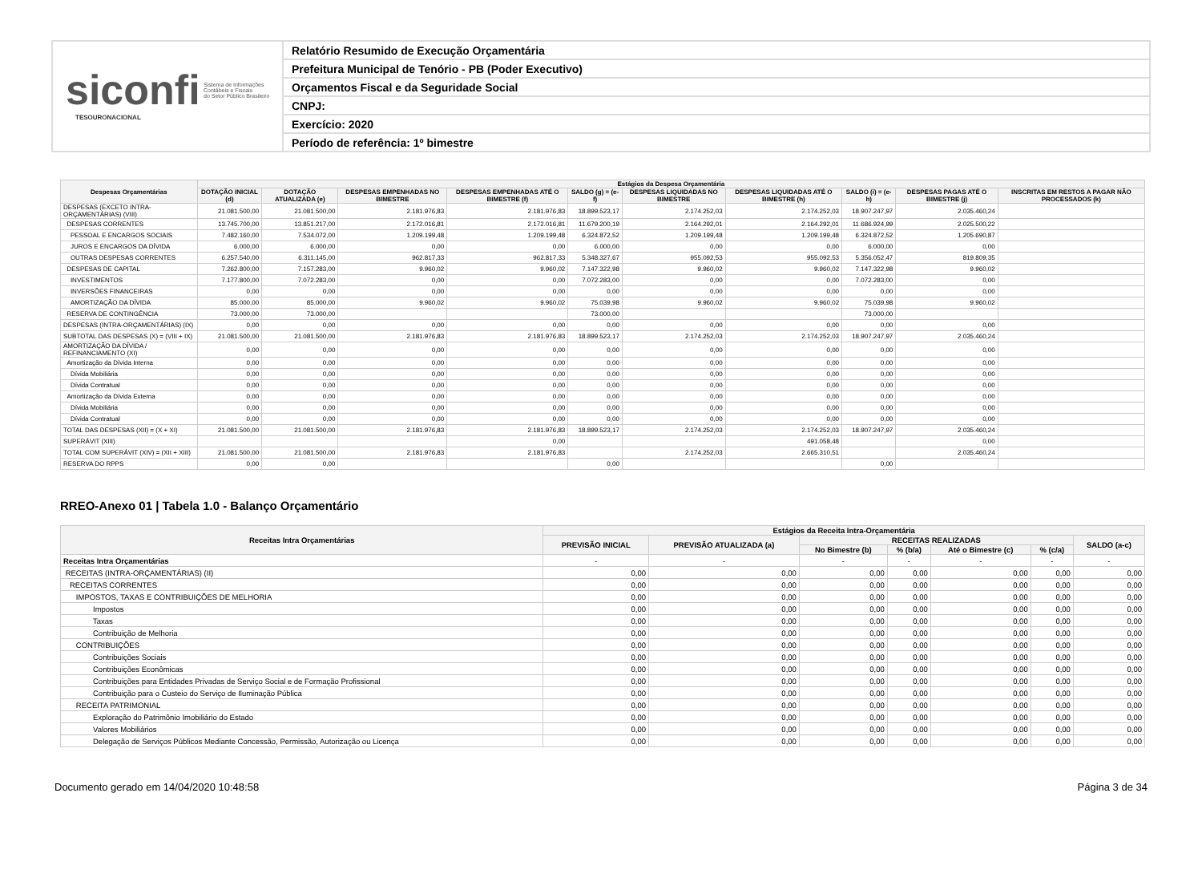siconfi Sistema de Informações
Contábeis e Fiscais
do Setor Público Brasileiro
TESOURONACIONAL
Relatório Resumido de Execução Orçamentária
Prefeitura Municipal de Tenório - PB (Poder Executivo)
Orçamentos Fiscal e da Seguridade Social
CNPJ:
Exercício: 2020
Período de referência: 1º bimestre
| Despesas Orçamentárias | Estágios da Despesa Orçamentária | | | | | | | | | |
| --- | --- | --- | --- | --- | --- | --- | --- | --- | --- | --- |
| | DOTAÇÃO INICIAL (d) | DOTAÇÃO ATUALIZADA (e) | DESPESAS EMPENHADAS NO BIMESTRE | DESPESAS EMPENHADAS ATÉ O BIMESTRE (f) | SALDO (g) = (e-f) | DESPESAS LIQUIDADAS NO BIMESTRE | DESPESAS LIQUIDADAS ATÉ O BIMESTRE (h) | SALDO (i) = (e-h) | DESPESAS PAGAS ATÉ O BIMESTRE (j) | INSCRITAS EM RESTOS A PAGAR NÃO PROCESSADOS (k) |
| DESPESAS (EXCETO INTRA-ORÇAMENTÁRIAS) (VIII) | 21.081.500,00 | 21.081.500,00 | 2.181.976,83 | 2.181.976,83 | 18.899.523,17 | 2.174.252,03 | 2.174.252,03 | 18.907.247,97 | 2.035.460,24 | |
| DESPESAS CORRENTES | 13.745.700,00 | 13.851.217,00 | 2.172.016,81 | 2.172.016,81 | 11.679.200,19 | 2.164.292,01 | 2.164.292,01 | 11.686.924,99 | 2.025.500,22 | |
| PESSOAL E ENCARGOS SOCIAIS | 7.482.160,00 | 7.534.072,00 | 1.209.199,48 | 1.209.199,48 | 6.324.872,52 | 1.209.199,48 | 1.209.199,48 | 6.324.872,52 | 1.205.690,87 | |
| JUROS E ENCARGOS DA DÍVIDA | 6.000,00 | 6.000,00 | 0,00 | 0,00 | 6.000,00 | 0,00 | 0,00 | 6.000,00 | 0,00 | |
| OUTRAS DESPESAS CORRENTES | 6.257.540,00 | 6.311.145,00 | 962.817,33 | 962.817,33 | 5.348.327,67 | 955.092,53 | 955.092,53 | 5.356.052,47 | 819.809,35 | |
| DESPESAS DE CAPITAL | 7.262.800,00 | 7.157.283,00 | 9.960,02 | 9.960,02 | 7.147.322,98 | 9.960,02 | 9.960,02 | 7.147.322,98 | 9.960,02 | |
| INVESTIMENTOS | 7.177.800,00 | 7.072.283,00 | 0,00 | 0,00 | 7.072.283,00 | 0,00 | 0,00 | 7.072.283,00 | 0,00 | |
| INVERSÕES FINANCEIRAS | 0,00 | 0,00 | 0,00 | 0,00 | 0,00 | 0,00 | 0,00 | 0,00 | 0,00 | |
| AMORTIZAÇÃO DA DÍVIDA | 85.000,00 | 85.000,00 | 9.960,02 | 9.960,02 | 75.039,98 | 9.960,02 | 9.960,02 | 75.039,98 | 9.960,02 | |
| RESERVA DE CONTINGÊNCIA | 73.000,00 | 73.000,00 | | | 73.000,00 | | | 73.000,00 | | |
| DESPESAS (INTRA-ORÇAMENTÁRIAS) (IX) | 0,00 | 0,00 | 0,00 | 0,00 | 0,00 | 0,00 | 0,00 | 0,00 | 0,00 | |
| SUBTOTAL DAS DESPESAS (X) = (VIII + IX) | 21.081.500,00 | 21.081.500,00 | 2.181.976,83 | 2.181.976,83 | 18.899.523,17 | 2.174.252,03 | 2.174.252,03 | 18.907.247,97 | 2.035.460,24 | |
| AMORTIZAÇÃO DA DÍVIDA / REFINANCIAMENTO (XI) | 0,00 | 0,00 | 0,00 | 0,00 | 0,00 | 0,00 | 0,00 | 0,00 | 0,00 | |
| Amortização da Dívida Interna | 0,00 | 0,00 | 0,00 | 0,00 | 0,00 | 0,00 | 0,00 | 0,00 | 0,00 | |
| Dívida Mobiliária | 0,00 | 0,00 | 0,00 | 0,00 | 0,00 | 0,00 | 0,00 | 0,00 | 0,00 | |
| Dívida Contratual | 0,00 | 0,00 | 0,00 | 0,00 | 0,00 | 0,00 | 0,00 | 0,00 | 0,00 | |
| Amortização da Dívida Externa | 0,00 | 0,00 | 0,00 | 0,00 | 0,00 | 0,00 | 0,00 | 0,00 | 0,00 | |
| Dívida Mobiliária | 0,00 | 0,00 | 0,00 | 0,00 | 0,00 | 0,00 | 0,00 | 0,00 | 0,00 | |
| Dívida Contratual | 0,00 | 0,00 | 0,00 | 0,00 | 0,00 | 0,00 | 0,00 | 0,00 | 0,00 | |
| TOTAL DAS DESPESAS (XII) = (X + XI) | 21.081.500,00 | 21.081.500,00 | 2.181.976,83 | 2.181.976,83 | 18.899.523,17 | 2.174.252,03 | 2.174.252,03 | 18.907.247,97 | 2.035.460,24 | |
| SUPERÁVIT (XIII) | | | | 0,00 | | | 491.058,48 | | 0,00 | |
| TOTAL COM SUPERÁVIT (XIV) = (XII + XIII) | 21.081.500,00 | 21.081.500,00 | 2.181.976,83 | 2.181.976,83 | | 2.174.252,03 | 2.665.310,51 | | 2.035.460,24 | |
| RESERVA DO RPPS | 0,00 | 0,00 | | | 0,00 | | | 0,00 | | |
RREO-Anexo 01 | Tabela 1.0 - Balanço Orçamentário
| Receitas Intra Orçamentárias | Estágios da Receita Intra-Orçamentária | | | | | | |
| --- | --- | --- | --- | --- | --- | --- | --- |
| | PREVISÃO INICIAL | PREVISÃO ATUALIZADA (a) | RECEITAS REALIZADAS | | | | SALDO (a-c) |
| | | | No Bimestre (b) | % (b/a) | Até o Bimestre (c) | % (c/a) | |
| Receitas Intra Orçamentárias | - | - | - | - | - | - | - |
| RECEITAS (INTRA-ORÇAMENTÁRIAS) (II) | 0,00 | 0,00 | 0,00 | 0,00 | 0,00 | 0,00 | 0,00 |
| RECEITAS CORRENTES | 0,00 | 0,00 | 0,00 | 0,00 | 0,00 | 0,00 | 0,00 |
| IMPOSTOS, TAXAS E CONTRIBUIÇÕES DE MELHORIA | 0,00 | 0,00 | 0,00 | 0,00 | 0,00 | 0,00 | 0,00 |
| Impostos | 0,00 | 0,00 | 0,00 | 0,00 | 0,00 | 0,00 | 0,00 |
| Taxas | 0,00 | 0,00 | 0,00 | 0,00 | 0,00 | 0,00 | 0,00 |
| Contribuição de Melhoria | 0,00 | 0,00 | 0,00 | 0,00 | 0,00 | 0,00 | 0,00 |
| CONTRIBUIÇÕES | 0,00 | 0,00 | 0,00 | 0,00 | 0,00 | 0,00 | 0,00 |
| Contribuições Sociais | 0,00 | 0,00 | 0,00 | 0,00 | 0,00 | 0,00 | 0,00 |
| Contribuições Econômicas | 0,00 | 0,00 | 0,00 | 0,00 | 0,00 | 0,00 | 0,00 |
| Contribuições para Entidades Privadas de Serviço Social e de Formação Profissional | 0,00 | 0,00 | 0,00 | 0,00 | 0,00 | 0,00 | 0,00 |
| Contribuição para o Custeio do Serviço de Iluminação Pública | 0,00 | 0,00 | 0,00 | 0,00 | 0,00 | 0,00 | 0,00 |
| RECEITA PATRIMONIAL | 0,00 | 0,00 | 0,00 | 0,00 | 0,00 | 0,00 | 0,00 |
| Exploração do Patrimônio Imobiliário do Estado | 0,00 | 0,00 | 0,00 | 0,00 | 0,00 | 0,00 | 0,00 |
| Valores Mobiliários | 0,00 | 0,00 | 0,00 | 0,00 | 0,00 | 0,00 | 0,00 |
| Delegação de Serviços Públicos Mediante Concessão, Permissão, Autorização ou Licença | 0,00 | 0,00 | 0,00 | 0,00 | 0,00 | 0,00 | 0,00 |
Documento gerado em 14/04/2020 10:48:58 Página 3 de 34